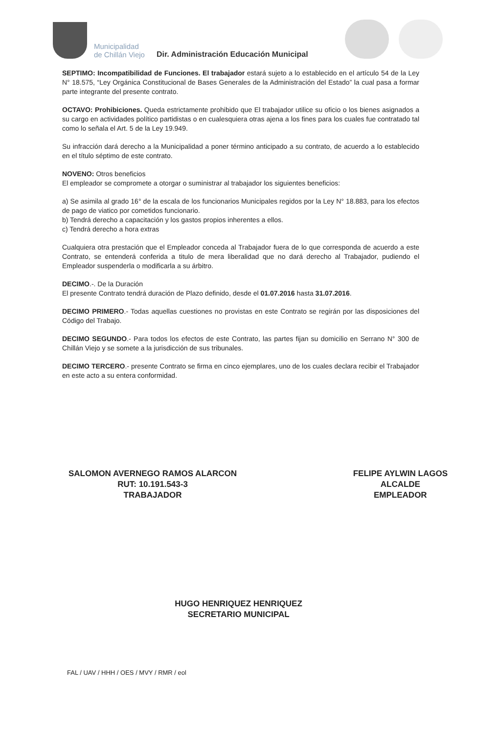Municipalidad
de Chillán Viejo
Dir. Administración Educación Municipal
SEPTIMO: Incompatibilidad de Funciones. El trabajador estará sujeto a lo establecido en el artículo 54 de la Ley N° 18.575, “Ley Orgánica Constitucional de Bases Generales de la Administración del Estado” la cual pasa a formar parte integrante del presente contrato.
OCTAVO: Prohibiciones. Queda estrictamente prohibido que El trabajador utilice su oficio o los bienes asignados a su cargo en actividades político partidistas o en cualesquiera otras ajena a los fines para los cuales fue contratado tal como lo señala el Art. 5 de la Ley 19.949.
Su infracción dará derecho a la Municipalidad a poner término anticipado a su contrato, de acuerdo a lo establecido en el título séptimo de este contrato.
NOVENO: Otros beneficios
El empleador se compromete a otorgar o suministrar al trabajador los siguientes beneficios:
a) Se asimila al grado 16° de la escala de los funcionarios Municipales regidos por la Ley N° 18.883, para los efectos de pago de viatico por cometidos funcionario.
b) Tendrá derecho a capacitación y los gastos propios inherentes a ellos.
c) Tendrá derecho a hora extras
Cualquiera otra prestación que el Empleador conceda al Trabajador fuera de lo que corresponda de acuerdo a este Contrato, se entenderá conferida a titulo de mera liberalidad que no dará derecho al Trabajador, pudiendo el Empleador suspenderla o modificarla a su árbitro.
DECIMO.-. De la Duración
El presente Contrato tendrá duración de Plazo definido, desde el 01.07.2016 hasta 31.07.2016.
DECIMO PRIMERO.- Todas aquellas cuestiones no provistas en este Contrato se regirán por las disposiciones del Código del Trabajo.
DECIMO SEGUNDO.- Para todos los efectos de este Contrato, las partes fijan su domicilio en Serrano N° 300 de Chillán Viejo y se somete a la jurisdicción de sus tribunales.
DECIMO TERCERO.- presente Contrato se firma en cinco ejemplares, uno de los cuales declara recibir el Trabajador en este acto a su entera conformidad.
SALOMON AVERNEGO RAMOS ALARCON
RUT: 10.191.543-3
TRABAJADOR
FELIPE AYLWIN LAGOS
ALCALDE
EMPLEADOR
HUGO HENRIQUEZ HENRIQUEZ
SECRETARIO MUNICIPAL
FAL / UAV / HHH / OES / MVY / RMR / eol